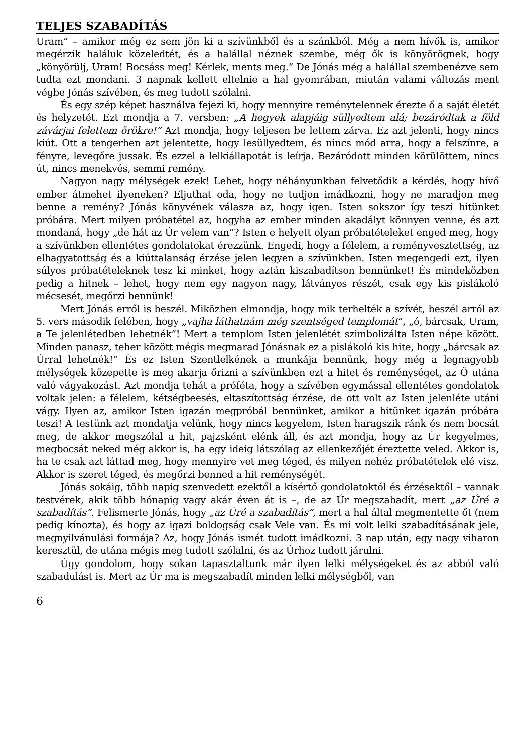TELJES SZABADÍTÁS
Uram” – amikor még ez sem jön ki a szívünkből és a szánkból. Még a nem hívők is, amikor megérzik haláluk közeledtét, és a halállal néznek szembe, még ők is könyörögnek, hogy „könyörülj, Uram! Bocsáss meg! Kérlek, ments meg.” De Jónás még a halállal szembenézve sem tudta ezt mondani. 3 napnak kellett eltelnie a hal gyomrában, miután valami változás ment végbe Jónás szívében, és meg tudott szólalni.
És egy szép képet használva fejezi ki, hogy mennyire reménytelennek érezte ő a saját életét és helyzetét. Ezt mondja a 7. versben: „A hegyek alapjáig süllyedtem alá; bezáródtak a föld závárjai felettem örökre!” Azt mondja, hogy teljesen be lettem zárva. Ez azt jelenti, hogy nincs kiút. Ott a tengerben azt jelentette, hogy lesüllyedtem, és nincs mód arra, hogy a felszínre, a fényre, levegőre jussak. És ezzel a lelkiállapotát is leírja. Bezáródott minden körülöttem, nincs út, nincs menekvés, semmi remény.
Nagyon nagy mélységek ezek! Lehet, hogy néhányunkban felvetődik a kérdés, hogy hívő ember átmehet ilyeneken? Eljuthat oda, hogy ne tudjon imádkozni, hogy ne maradjon meg benne a remény? Jónás könyvének válasza az, hogy igen. Isten sokszor így teszi hitünket próbára. Mert milyen próbatétel az, hogyha az ember minden akadályt könnyen venne, és azt mondaná, hogy „de hát az Úr velem van”? Isten e helyett olyan próbatételeket enged meg, hogy a szívünkben ellentétes gondolatokat érezzünk. Engedi, hogy a félelem, a reményvesztettség, az elhagyatottság és a kiúttalanság érzése jelen legyen a szívünkben. Isten megengedi ezt, ilyen súlyos próbatételeknek tesz ki minket, hogy aztán kiszabadítson bennünket! És mindeközben pedig a hitnek – lehet, hogy nem egy nagyon nagy, látványos részét, csak egy kis pislákoló mécsesét, megőrzi bennünk!
Mert Jónás erről is beszél. Miközben elmondja, hogy mik terhelték a szívét, beszél arról az 5. vers második felében, hogy „vajha láthatnám még szentséged templomát”, „ó, bárcsak, Uram, a Te jelenlétedben lehetnék”! Mert a templom Isten jelenlétét szimbolizálta Isten népe között. Minden panasz, teher között mégis megmarad Jónásnak ez a pislákoló kis hite, hogy „bárcsak az Úrral lehetnék!” És ez Isten Szentlelkének a munkája bennünk, hogy még a legnagyobb mélységek közepette is meg akarja őrizni a szívünkben ezt a hitet és reménységet, az Ő utána való vágyakozást. Azt mondja tehát a próféta, hogy a szívében egymással ellentétes gondolatok voltak jelen: a félelem, kétségbeesés, eltaszítottság érzése, de ott volt az Isten jelenléte utáni vágy. Ilyen az, amikor Isten igazán megpróbál bennünket, amikor a hitünket igazán próbára teszi! A testünk azt mondatja velünk, hogy nincs kegyelem, Isten haragszik ránk és nem bocsát meg, de akkor megszólal a hit, pajzsként elénk áll, és azt mondja, hogy az Úr kegyelmes, megbocsát neked még akkor is, ha egy ideig látszólag az ellenkezőjét éreztette veled. Akkor is, ha te csak azt láttad meg, hogy mennyire vet meg téged, és milyen nehéz próbatételek elé visz. Akkor is szeret téged, és megőrzi benned a hit reménységét.
Jónás sokáig, több napig szenvedett ezektől a kísértő gondolatoktól és érzésektől – vannak testvérek, akik több hónapig vagy akár éven át is –, de az Úr megszabadít, mert „az Úré a szabadítás”. Felismerte Jónás, hogy „az Úré a szabadítás”, mert a hal által megmentette őt (nem pedig kínozta), és hogy az igazi boldogság csak Vele van. És mi volt lelki szabadításának jele, megnyilvánulási formája? Az, hogy Jónás ismét tudott imádkozni. 3 nap után, egy nagy viharon keresztül, de utána mégis meg tudott szólalni, és az Úrhoz tudott járulni.
Úgy gondolom, hogy sokan tapasztaltunk már ilyen lelki mélységeket és az abból való szabadulást is. Mert az Úr ma is megszabadít minden lelki mélységből, van
6